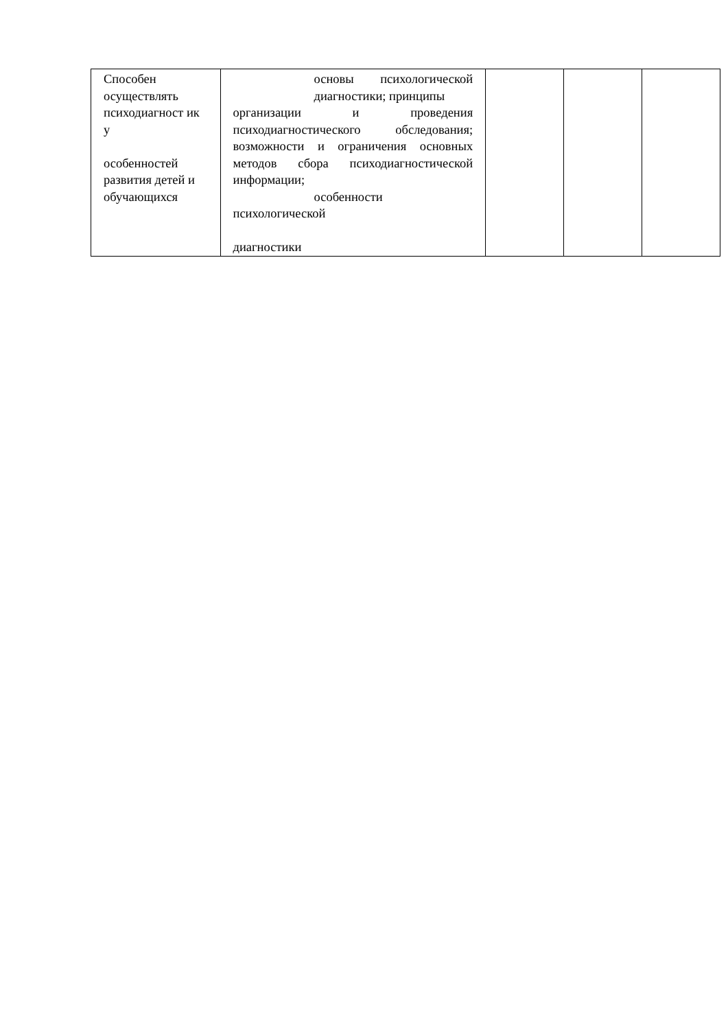| Способен осуществлять психодиагност ик у особенностей развития детей и обучающихся | основы психологической диагностики; принципы организации и проведения психодиагностического обследования; возможности и ограничения основных методов сбора психодиагностической информации; особенности психологической диагностики | | | |